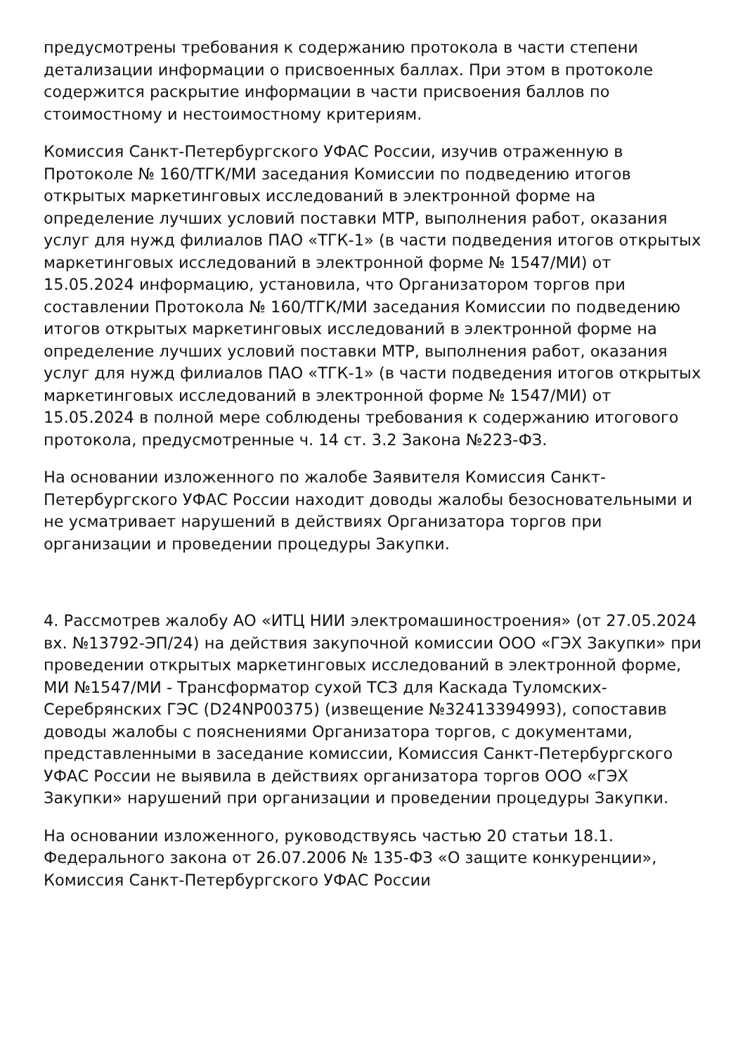предусмотрены требования к содержанию протокола в части степени детализации информации о присвоенных баллах. При этом в протоколе содержится раскрытие информации в части присвоения баллов по стоимостному и нестоимостному критериям.
Комиссия Санкт-Петербургского УФАС России, изучив отраженную в Протоколе № 160/ТГК/МИ заседания Комиссии по подведению итогов открытых маркетинговых исследований в электронной форме на определение лучших условий поставки МТР, выполнения работ, оказания услуг для нужд филиалов ПАО «ТГК-1» (в части подведения итогов открытых маркетинговых исследований в электронной форме № 1547/МИ) от 15.05.2024 информацию, установила, что Организатором торгов при составлении Протокола № 160/ТГК/МИ заседания Комиссии по подведению итогов открытых маркетинговых исследований в электронной форме на определение лучших условий поставки МТР, выполнения работ, оказания услуг для нужд филиалов ПАО «ТГК-1» (в части подведения итогов открытых маркетинговых исследований в электронной форме № 1547/МИ) от 15.05.2024 в полной мере соблюдены требования к содержанию итогового протокола, предусмотренные ч. 14 ст. 3.2 Закона №223-ФЗ.
На основании изложенного по жалобе Заявителя Комиссия Санкт-Петербургского УФАС России находит доводы жалобы безосновательными и не усматривает нарушений в действиях Организатора торгов при организации и проведении процедуры Закупки.
4. Рассмотрев жалобу АО «ИТЦ НИИ электромашиностроения» (от 27.05.2024 вх. №13792-ЭП/24) на действия закупочной комиссии ООО «ГЭХ Закупки» при проведении открытых маркетинговых исследований в электронной форме, МИ №1547/МИ - Трансформатор сухой ТСЗ для Каскада Туломских-Серебрянских ГЭС (D24NP00375) (извещение №32413394993), сопоставив доводы жалобы с пояснениями Организатора торгов, с документами, представленными в заседание комиссии, Комиссия Санкт-Петербургского УФАС России не выявила в действиях организатора торгов ООО «ГЭХ Закупки» нарушений при организации и проведении процедуры Закупки.
На основании изложенного, руководствуясь частью 20 статьи 18.1. Федерального закона от 26.07.2006 № 135-ФЗ «О защите конкуренции», Комиссия Санкт-Петербургского УФАС России